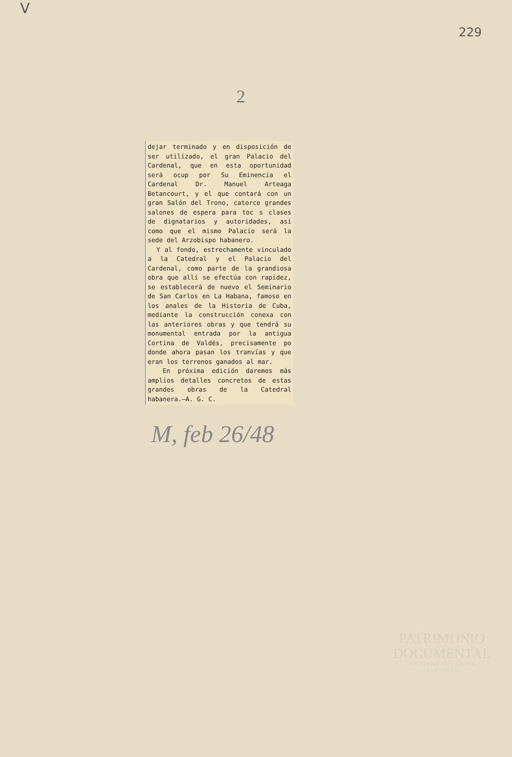V 229
2
dejar terminado y en disposición de ser utilizado, el gran Palacio del Cardenal, que en esta oportunidad será ocup por Su Eminencia el Cardenal Dr. Manuel Arteaga Betancourt, y el que contará con un gran Salón del Trono, catorce grandes salones de espera para toc s clases de dignatarios y autoridades, así como que el mismo Palacio será la sede del Arzobispo habanero.
Y al fondo, estrechamente vinculado a la Catedral y el Palacio del Cardenal, como parte de la grandiosa obra que allí se efectúa con rapidez, se establecerá de nuevo el Seminario de San Carlos en La Habana, famoso en los anales de la Historia de Cuba, mediante la construcción conexa con las anteriores obras y que tendrá su monumental entrada por la antigua Cortina de Valdés, precisamente po donde ahora pasan los tranvías y que eran los terrenos ganados al mar.
En próxima edición daremos más amplios detalles concretos de estas grandes obras de la Catedral habanera.—A. G. C.
M, feb 26/48
PATRIMONIO
DOCUMENTAL
OFICINA DEL HISTORIADOR
DE LA HABANA